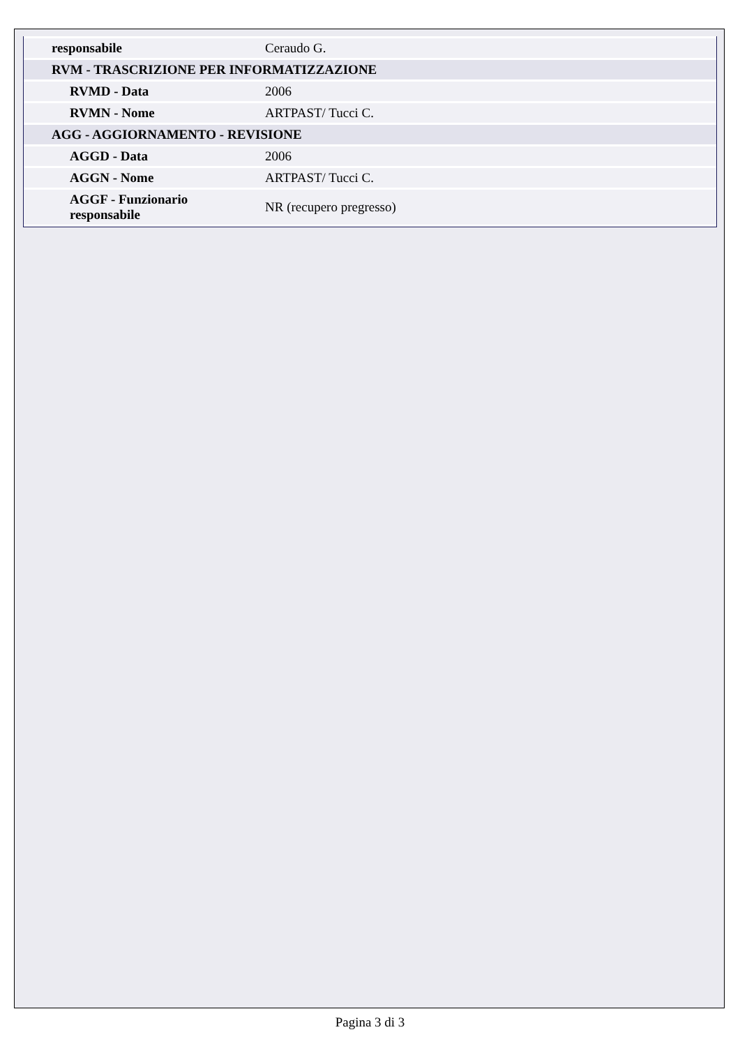| responsabile | Ceraudo G. |
| RVM - TRASCRIZIONE PER INFORMATIZZAZIONE | |
| RVMD - Data | 2006 |
| RVMN - Nome | ARTPAST/ Tucci C. |
| AGG - AGGIORNAMENTO - REVISIONE | |
| AGGD - Data | 2006 |
| AGGN - Nome | ARTPAST/ Tucci C. |
| AGGF - Funzionario responsabile | NR (recupero pregresso) |
Pagina 3 di 3